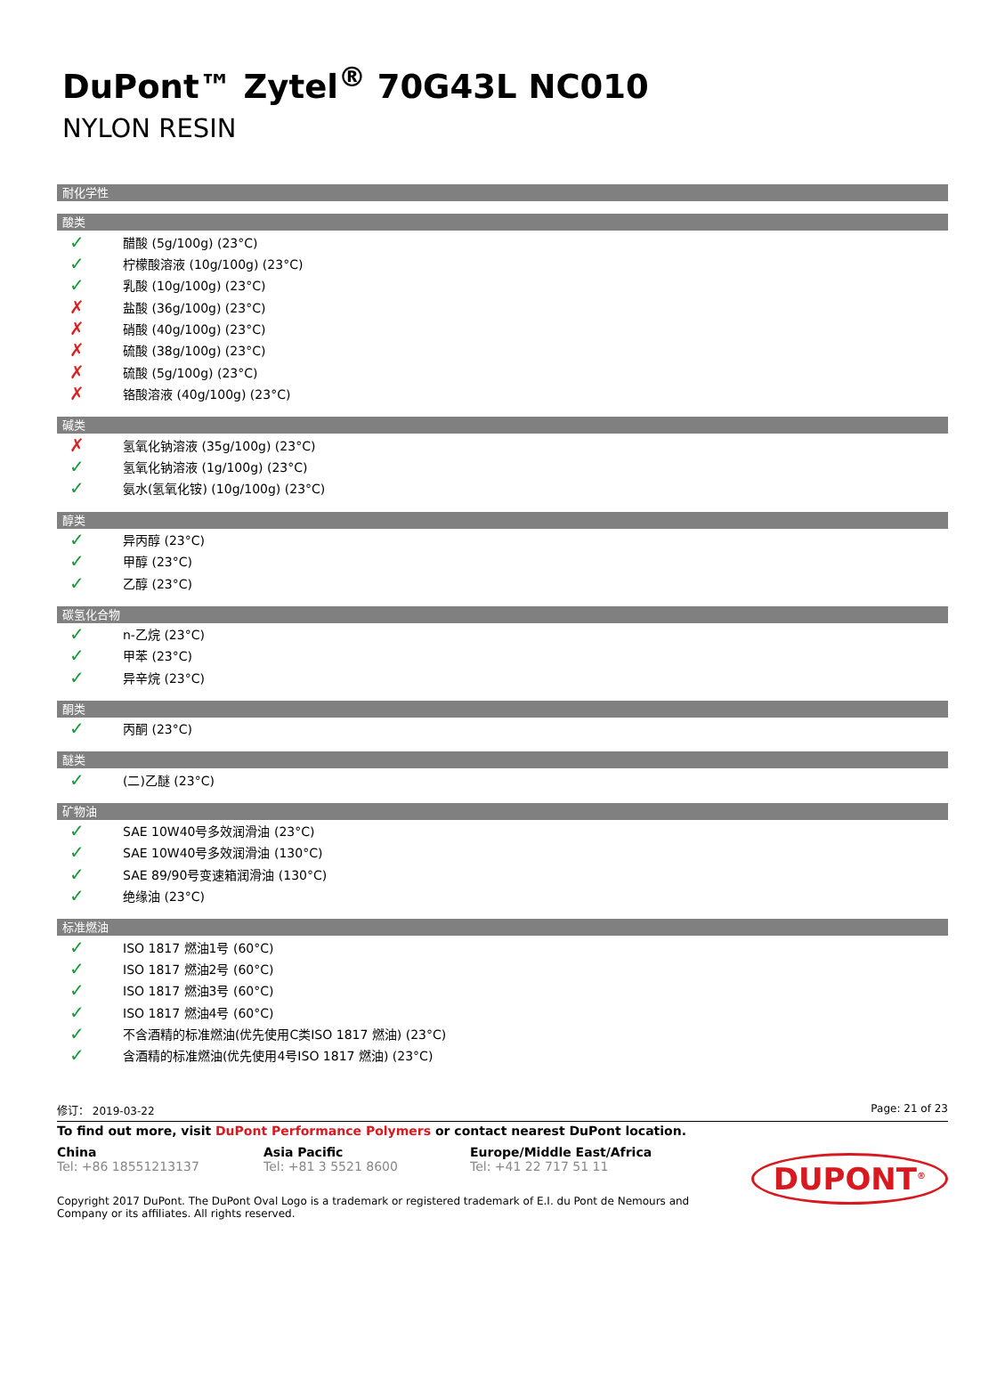DuPont™ Zytel<sup>®</sup> 70G43L NC010
NYLON RESIN
耐化学性
酸类
✓ 醋酸 (5g/100g) (23°C)
✓ 柠檬酸溶液 (10g/100g) (23°C)
✓ 乳酸 (10g/100g) (23°C)
✗ 盐酸 (36g/100g) (23°C)
✗ 硝酸 (40g/100g) (23°C)
✗ 硫酸 (38g/100g) (23°C)
✗ 硫酸 (5g/100g) (23°C)
✗ 铬酸溶液 (40g/100g) (23°C)
碱类
✗ 氢氧化钠溶液 (35g/100g) (23°C)
✓ 氢氧化钠溶液 (1g/100g) (23°C)
✓ 氨水(氢氧化铵) (10g/100g) (23°C)
醇类
✓ 异丙醇 (23°C)
✓ 甲醇 (23°C)
✓ 乙醇 (23°C)
碳氢化合物
✓ n-乙烷 (23°C)
✓ 甲苯 (23°C)
✓ 异辛烷 (23°C)
酮类
✓ 丙酮 (23°C)
醚类
✓ (二)乙醚 (23°C)
矿物油
✓ SAE 10W40号多效润滑油 (23°C)
✓ SAE 10W40号多效润滑油 (130°C)
✓ SAE 89/90号变速箱润滑油 (130°C)
✓ 绝缘油 (23°C)
标准燃油
✓ ISO 1817 燃油1号 (60°C)
✓ ISO 1817 燃油2号 (60°C)
✓ ISO 1817 燃油3号 (60°C)
✓ ISO 1817 燃油4号 (60°C)
✓ 不含酒精的标准燃油(优先使用C类ISO 1817 燃油) (23°C)
✓ 含酒精的标准燃油(优先使用4号ISO 1817 燃油) (23°C)
修订： 2019-03-22 Page: 21 of 23
To find out more, visit DuPont Performance Polymers or contact nearest DuPont location.
China
Tel: +86 18551213137
Asia Pacific
Tel: +81 3 5521 8600
Europe/Middle East/Africa
Tel: +41 22 717 51 11
Copyright 2017 DuPont. The DuPont Oval Logo is a trademark or registered trademark of E.I. du Pont de Nemours and Company or its affiliates. All rights reserved.
DUPONT<sup>®</sup>